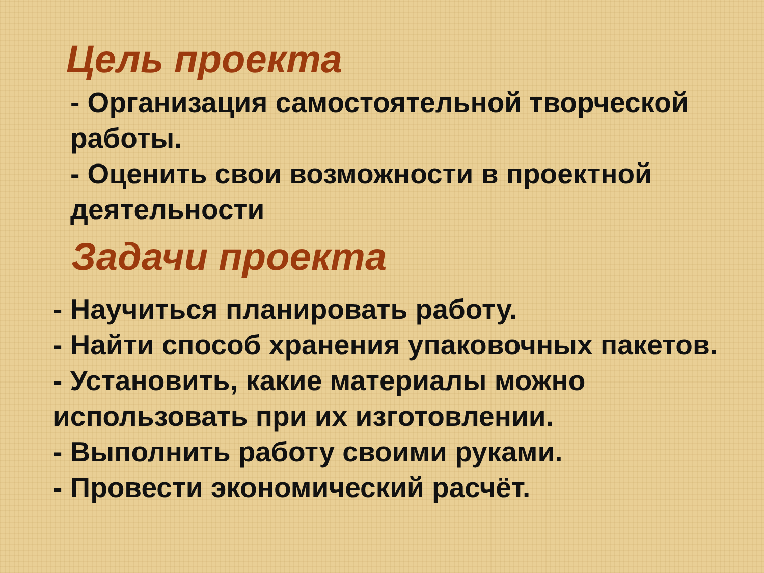Цель проекта
- Организация самостоятельной творческой работы.
- Оценить свои возможности в проектной деятельности
Задачи проекта
- Научиться планировать работу.
- Найти способ хранения упаковочных пакетов.
- Установить, какие материалы можно использовать при их изготовлении.
- Выполнить работу своими руками.
- Провести экономический расчёт.